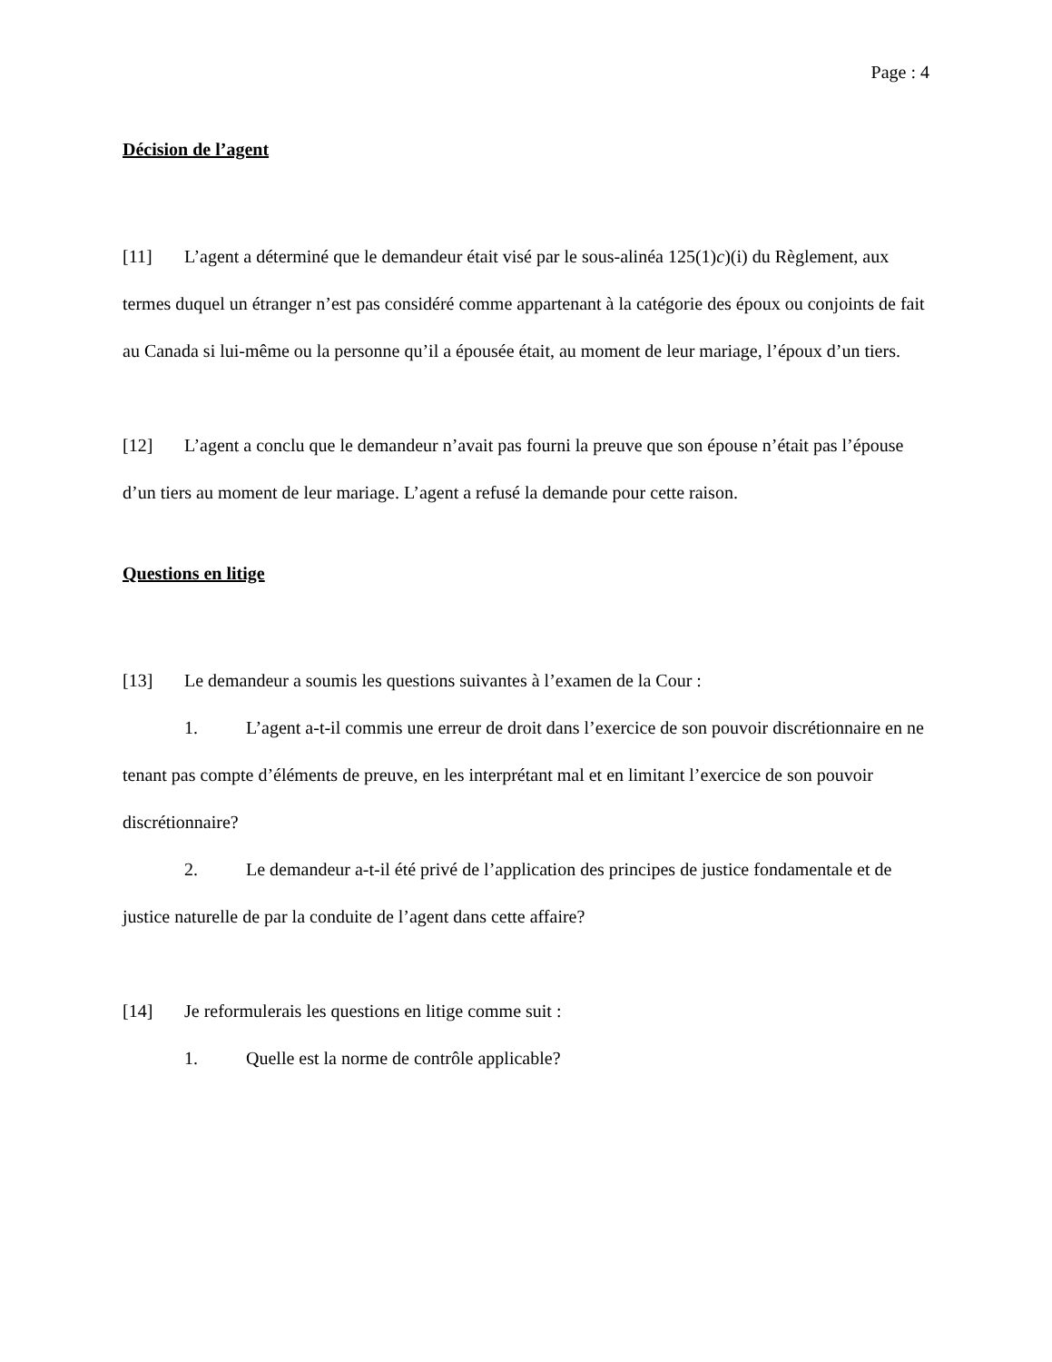Page : 4
Décision de l’agent
[11] L’agent a déterminé que le demandeur était visé par le sous-alinéa 125(1)c)(i) du Règlement, aux termes duquel un étranger n’est pas considéré comme appartenant à la catégorie des époux ou conjoints de fait au Canada si lui-même ou la personne qu’il a épousée était, au moment de leur mariage, l’époux d’un tiers.
[12] L’agent a conclu que le demandeur n’avait pas fourni la preuve que son épouse n’était pas l’épouse d’un tiers au moment de leur mariage. L’agent a refusé la demande pour cette raison.
Questions en litige
[13] Le demandeur a soumis les questions suivantes à l’examen de la Cour :
1. L’agent a-t-il commis une erreur de droit dans l’exercice de son pouvoir discrétionnaire en ne tenant pas compte d’éléments de preuve, en les interprétant mal et en limitant l’exercice de son pouvoir discrétionnaire?
2. Le demandeur a-t-il été privé de l’application des principes de justice fondamentale et de justice naturelle de par la conduite de l’agent dans cette affaire?
[14] Je reformulerais les questions en litige comme suit :
1. Quelle est la norme de contrôle applicable?